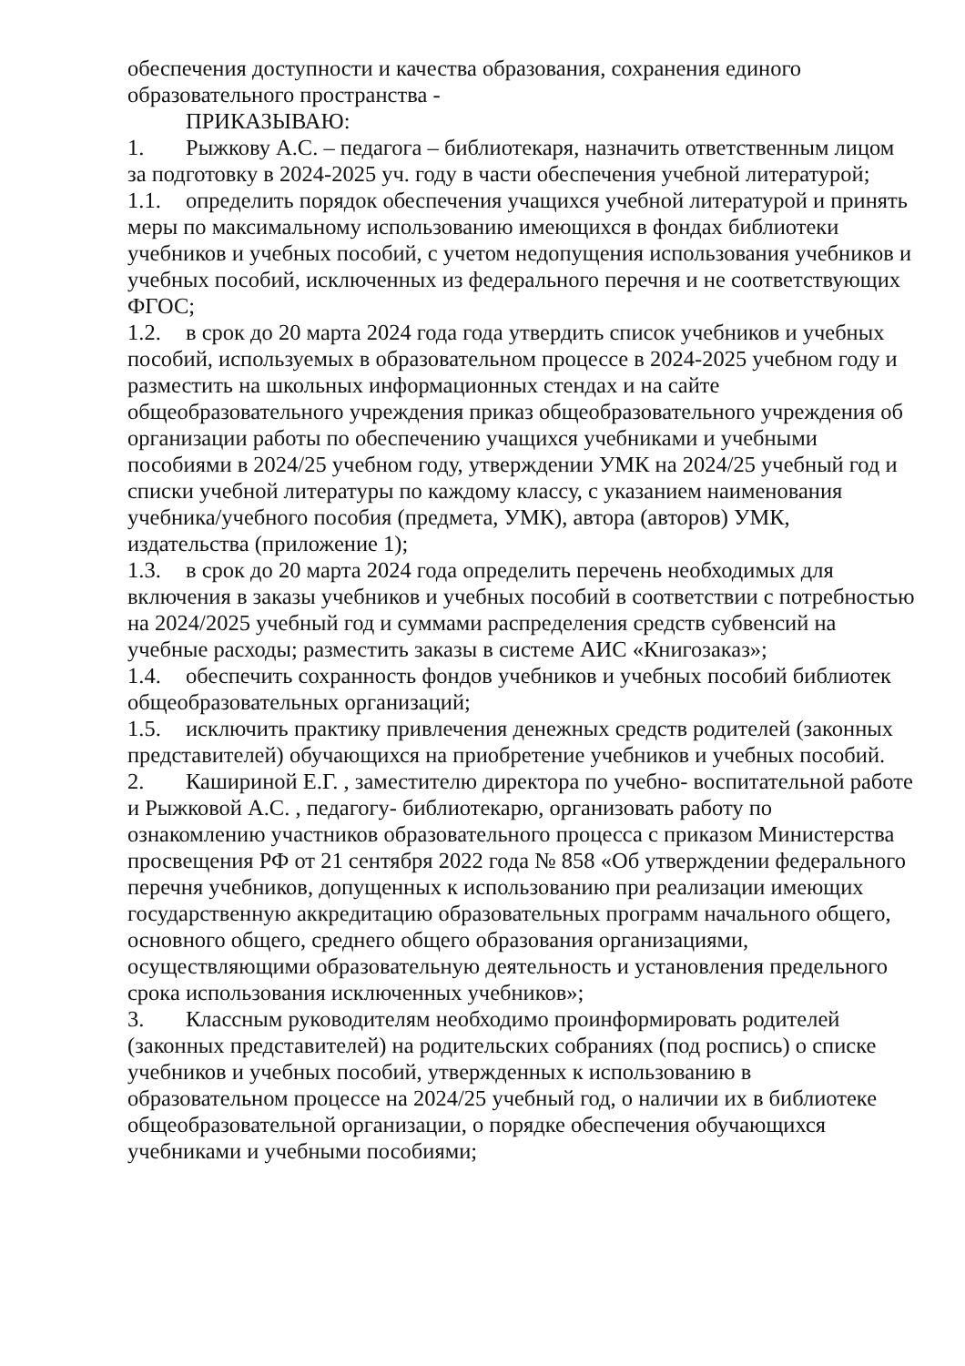обеспечения доступности и качества образования, сохранения единого образовательного пространства -
ПРИКАЗЫВАЮ:
1. Рыжкову А.С. – педагога – библиотекаря, назначить ответственным лицом за подготовку в 2024-2025 уч. году в части обеспечения учебной литературой;
1.1. определить порядок обеспечения учащихся учебной литературой и принять меры по максимальному использованию имеющихся в фондах библиотеки учебников и учебных пособий, с учетом недопущения использования учебников и учебных пособий, исключенных из федерального перечня и не соответствующих ФГОС;
1.2. в срок до 20 марта 2024 года года утвердить список учебников и учебных пособий, используемых в образовательном процессе в 2024-2025 учебном году и разместить на школьных информационных стендах и на сайте общеобразовательного учреждения приказ общеобразовательного учреждения об организации работы по обеспечению учащихся учебниками и учебными пособиями в 2024/25 учебном году, утверждении УМК на 2024/25 учебный год и списки учебной литературы по каждому классу, с указанием наименования учебника/учебного пособия (предмета, УМК), автора (авторов) УМК, издательства (приложение 1);
1.3. в срок до 20 марта 2024 года определить перечень необходимых для включения в заказы учебников и учебных пособий в соответствии с потребностью на 2024/2025 учебный год и суммами распределения средств субвенсий на учебные расходы; разместить заказы в системе АИС «Книгозаказ»;
1.4. обеспечить сохранность фондов учебников и учебных пособий библиотек общеобразовательных организаций;
1.5. исключить практику привлечения денежных средств родителей (законных представителей) обучающихся на приобретение учебников и учебных пособий.
2. Кашириной Е.Г. , заместителю директора по учебно- воспитательной работе и Рыжковой А.С. , педагогу- библиотекарю, организовать работу по ознакомлению участников образовательного процесса с приказом Министерства просвещения РФ от 21 сентября 2022 года № 858 «Об утверждении федерального перечня учебников, допущенных к использованию при реализации имеющих государственную аккредитацию образовательных программ начального общего, основного общего, среднего общего образования организациями, осуществляющими образовательную деятельность и установления предельного срока использования исключенных учебников»;
3. Классным руководителям необходимо проинформировать родителей (законных представителей) на родительских собраниях (под роспись) о списке учебников и учебных пособий, утвержденных к использованию в образовательном процессе на 2024/25 учебный год, о наличии их в библиотеке общеобразовательной организации, о порядке обеспечения обучающихся учебниками и учебными пособиями;